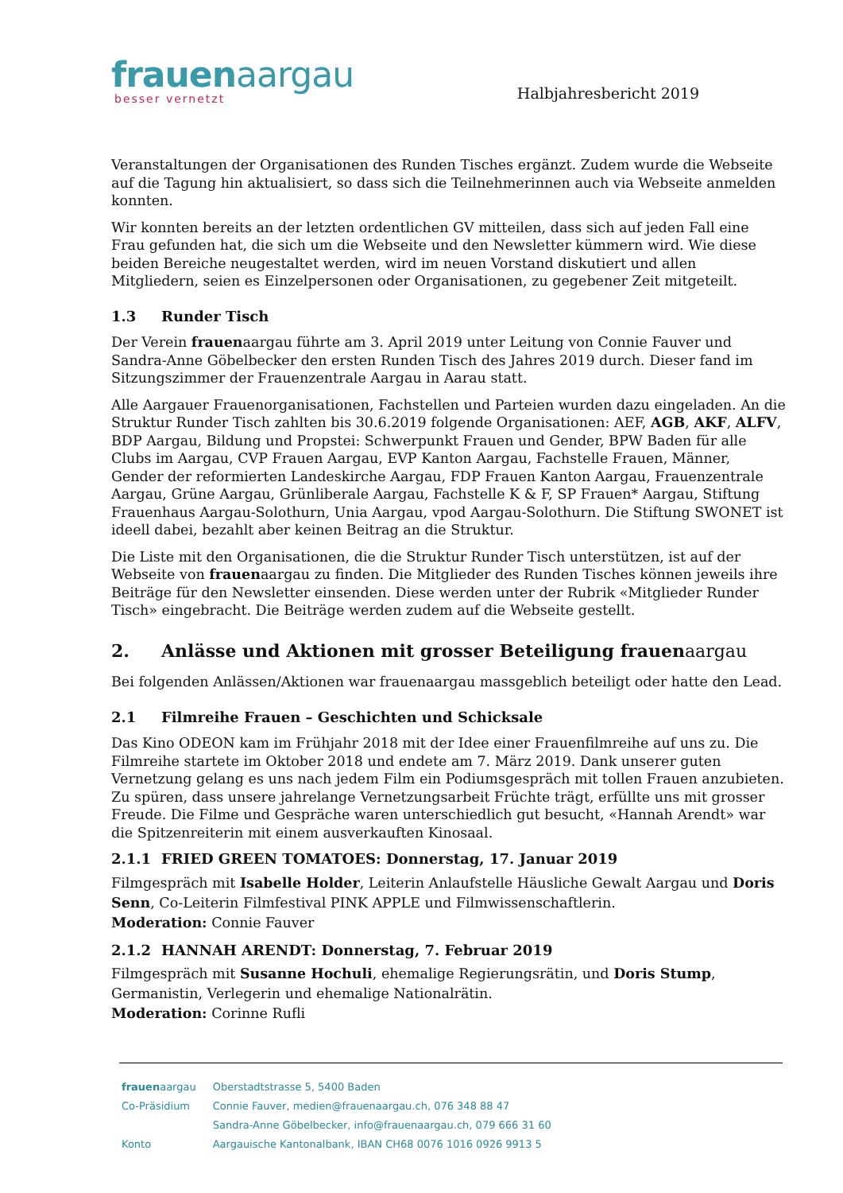frauenaargau
besser vernetzt
Halbjahresbericht 2019
Veranstaltungen der Organisationen des Runden Tisches ergänzt. Zudem wurde die Webseite auf die Tagung hin aktualisiert, so dass sich die Teilnehmerinnen auch via Webseite anmelden konnten.
Wir konnten bereits an der letzten ordentlichen GV mitteilen, dass sich auf jeden Fall eine Frau gefunden hat, die sich um die Webseite und den Newsletter kümmern wird. Wie diese beiden Bereiche neugestaltet werden, wird im neuen Vorstand diskutiert und allen Mitgliedern, seien es Einzelpersonen oder Organisationen, zu gegebener Zeit mitgeteilt.
1.3 Runder Tisch
Der Verein frauenaargau führte am 3. April 2019 unter Leitung von Connie Fauver und Sandra-Anne Göbelbecker den ersten Runden Tisch des Jahres 2019 durch. Dieser fand im Sitzungszimmer der Frauenzentrale Aargau in Aarau statt.
Alle Aargauer Frauenorganisationen, Fachstellen und Parteien wurden dazu eingeladen. An die Struktur Runder Tisch zahlten bis 30.6.2019 folgende Organisationen: AEF, AGB, AKF, ALFV, BDP Aargau, Bildung und Propstei: Schwerpunkt Frauen und Gender, BPW Baden für alle Clubs im Aargau, CVP Frauen Aargau, EVP Kanton Aargau, Fachstelle Frauen, Männer, Gender der reformierten Landeskirche Aargau, FDP Frauen Kanton Aargau, Frauenzentrale Aargau, Grüne Aargau, Grünliberale Aargau, Fachstelle K & F, SP Frauen* Aargau, Stiftung Frauenhaus Aargau-Solothurn, Unia Aargau, vpod Aargau-Solothurn. Die Stiftung SWONET ist ideell dabei, bezahlt aber keinen Beitrag an die Struktur.
Die Liste mit den Organisationen, die die Struktur Runder Tisch unterstützen, ist auf der Webseite von frauenaargau zu finden. Die Mitglieder des Runden Tisches können jeweils ihre Beiträge für den Newsletter einsenden. Diese werden unter der Rubrik «Mitglieder Runder Tisch» eingebracht. Die Beiträge werden zudem auf die Webseite gestellt.
2. Anlässe und Aktionen mit grosser Beteiligung frauen aargau
Bei folgenden Anlässen/Aktionen war frauenaargau massgeblich beteiligt oder hatte den Lead.
2.1 Filmreihe Frauen – Geschichten und Schicksale
Das Kino ODEON kam im Frühjahr 2018 mit der Idee einer Frauenfilmreihe auf uns zu. Die Filmreihe startete im Oktober 2018 und endete am 7. März 2019. Dank unserer guten Vernetzung gelang es uns nach jedem Film ein Podiumsgespräch mit tollen Frauen anzubieten. Zu spüren, dass unsere jahrelange Vernetzungsarbeit Früchte trägt, erfüllte uns mit grosser Freude. Die Filme und Gespräche waren unterschiedlich gut besucht, «Hannah Arendt» war die Spitzenreiterin mit einem ausverkauften Kinosaal.
2.1.1 FRIED GREEN TOMATOES: Donnerstag, 17. Januar 2019
Filmgespräch mit Isabelle Holder, Leiterin Anlaufstelle Häusliche Gewalt Aargau und Doris Senn, Co-Leiterin Filmfestival PINK APPLE und Filmwissenschaftlerin.
Moderation: Connie Fauver
2.1.2 HANNAH ARENDT: Donnerstag, 7. Februar 2019
Filmgespräch mit Susanne Hochuli, ehemalige Regierungsrätin, und Doris Stump, Germanistin, Verlegerin und ehemalige Nationalrätin.
Moderation: Corinne Rufli
| frauen aargau | Oberstadtstrasse 5, 5400 Baden |
| Co-Präsidium | Connie Fauver, medien@frauenaargau.ch, 076 348 88 47 |
| | Sandra-Anne Göbelbecker, info@frauenaargau.ch, 079 666 31 60 |
| Konto | Aargauische Kantonalbank, IBAN CH68 0076 1016 0926 9913 5 |